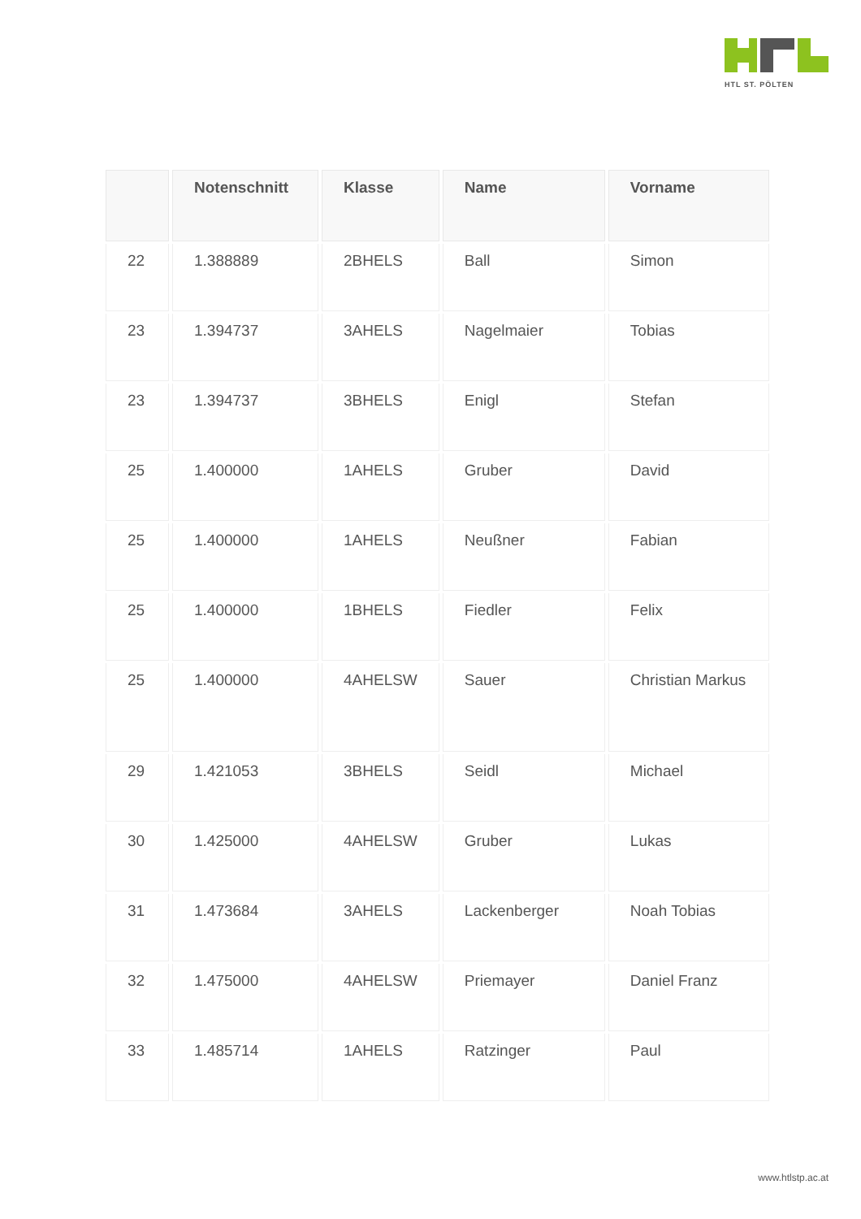HTL ST. PÖLTEN
| | Notenschnitt | Klasse | Name | Vorname |
| --- | --- | --- | --- | --- |
| 22 | 1.388889 | 2BHELS | Ball | Simon |
| 23 | 1.394737 | 3AHELS | Nagelmaier | Tobias |
| 23 | 1.394737 | 3BHELS | Enigl | Stefan |
| 25 | 1.400000 | 1AHELS | Gruber | David |
| 25 | 1.400000 | 1AHELS | Neußner | Fabian |
| 25 | 1.400000 | 1BHELS | Fiedler | Felix |
| 25 | 1.400000 | 4AHELSW | Sauer | Christian Markus |
| 29 | 1.421053 | 3BHELS | Seidl | Michael |
| 30 | 1.425000 | 4AHELSW | Gruber | Lukas |
| 31 | 1.473684 | 3AHELS | Lackenberger | Noah Tobias |
| 32 | 1.475000 | 4AHELSW | Priemayer | Daniel Franz |
| 33 | 1.485714 | 1AHELS | Ratzinger | Paul |
www.htlstp.ac.at